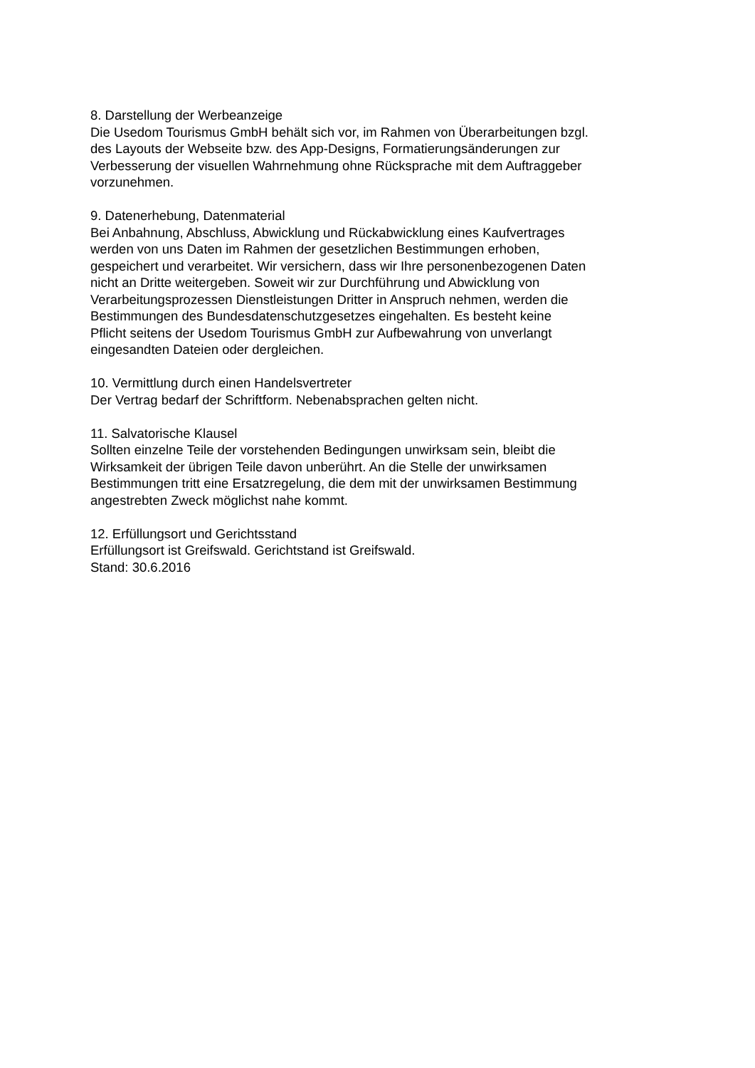8. Darstellung der Werbeanzeige
Die Usedom Tourismus GmbH behält sich vor, im Rahmen von Überarbeitungen bzgl.
des Layouts der Webseite bzw. des App-Designs, Formatierungsänderungen zur
Verbesserung der visuellen Wahrnehmung ohne Rücksprache mit dem Auftraggeber
vorzunehmen.
9. Datenerhebung, Datenmaterial
Bei Anbahnung, Abschluss, Abwicklung und Rückabwicklung eines Kaufvertrages
werden von uns Daten im Rahmen der gesetzlichen Bestimmungen erhoben,
gespeichert und verarbeitet. Wir versichern, dass wir Ihre personenbezogenen Daten
nicht an Dritte weitergeben. Soweit wir zur Durchführung und Abwicklung von
Verarbeitungsprozessen Dienstleistungen Dritter in Anspruch nehmen, werden die
Bestimmungen des Bundesdatenschutzgesetzes eingehalten. Es besteht keine
Pflicht seitens der Usedom Tourismus GmbH zur Aufbewahrung von unverlangt
eingesandten Dateien oder dergleichen.
10. Vermittlung durch einen Handelsvertreter
Der Vertrag bedarf der Schriftform. Nebenabsprachen gelten nicht.
11. Salvatorische Klausel
Sollten einzelne Teile der vorstehenden Bedingungen unwirksam sein, bleibt die
Wirksamkeit der übrigen Teile davon unberührt. An die Stelle der unwirksamen
Bestimmungen tritt eine Ersatzregelung, die dem mit der unwirksamen Bestimmung
angestrebten Zweck möglichst nahe kommt.
12. Erfüllungsort und Gerichtsstand
Erfüllungsort ist Greifswald. Gerichtstand ist Greifswald.
Stand: 30.6.2016